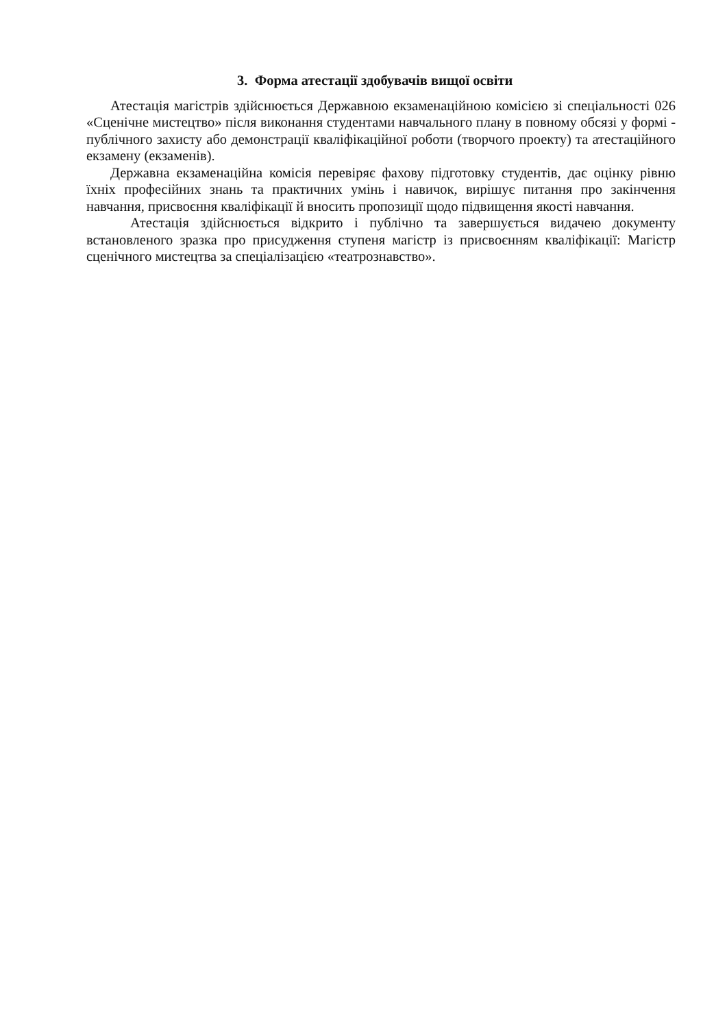3. Форма атестації здобувачів вищої освіти
Атестація магістрів здійснюється Державною екзаменаційною комісією зі спеціальності 026 «Сценічне мистецтво» після виконання студентами навчального плану в повному обсязі у формі - публічного захисту або демонстрації кваліфікаційної роботи (творчого проекту) та атестаційного екзамену (екзаменів).
Державна екзаменаційна комісія перевіряє фахову підготовку студентів, дає оцінку рівню їхніх професійних знань та практичних умінь і навичок, вирішує питання про закінчення навчання, присвоєння кваліфікації й вносить пропозиції щодо підвищення якості навчання.
Атестація здійснюється відкрито і публічно та завершується видачею документу встановленого зразка про присудження ступеня магістр із присвоєнням кваліфікації: Магістр сценічного мистецтва за спеціалізацією «театрознавство».